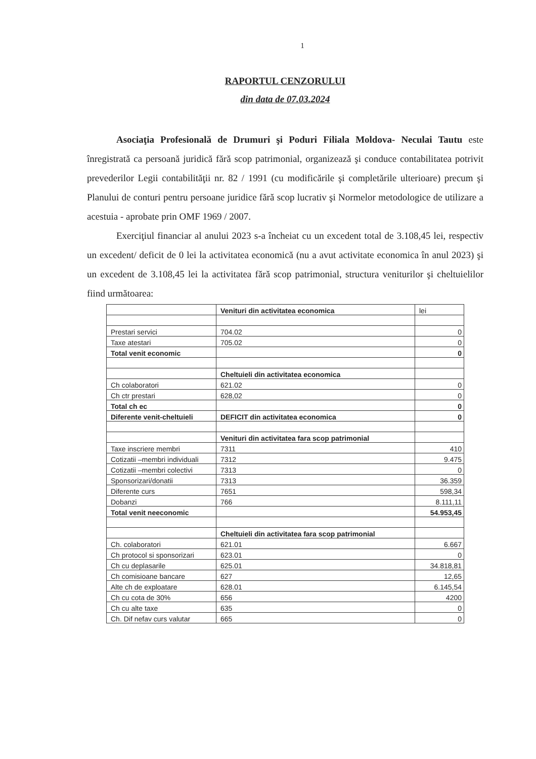1
RAPORTUL CENZORULUI
din data de 07.03.2024
Asociaţia Profesională de Drumuri şi Poduri Filiala Moldova- Neculai Tautu este înregistrată ca persoană juridică fără scop patrimonial, organizează şi conduce contabilitatea potrivit prevederilor Legii contabilităţii nr. 82 / 1991 (cu modificările şi completările ulterioare) precum şi Planului de conturi pentru persoane juridice fără scop lucrativ şi Normelor metodologice de utilizare a acestuia - aprobate prin OMF 1969 / 2007.
Exerciţiul financiar al anului 2023 s-a încheiat cu un excedent total de 3.108,45 lei, respectiv un excedent/ deficit de 0 lei la activitatea economică (nu a avut activitate economica în anul 2023) şi un excedent de 3.108,45 lei la activitatea fără scop patrimonial, structura veniturilor şi cheltuielilor fiind următoarea:
| | Venituri din activitatea economica | lei |
| Prestari servici | 704.02 | 0 |
| Taxe atestari | 705.02 | 0 |
| Total venit economic | | 0 |
| | Cheltuieli din activitatea economica | |
| Ch colaboratori | 621.02 | 0 |
| Ch ctr prestari | 628,02 | 0 |
| Total ch ec | | 0 |
| Diferente venit-cheltuieli | DEFICIT din activitatea economica | 0 |
| | Venituri din activitatea fara scop patrimonial | |
| Taxe inscriere membri | 7311 | 410 |
| Cotizatii –membri individuali | 7312 | 9.475 |
| Cotizatii –membri colectivi | 7313 | 0 |
| Sponsorizari/donatii | 7313 | 36.359 |
| Diferente curs | 7651 | 598,34 |
| Dobanzi | 766 | 8.111,11 |
| Total venit neeconomic | | 54.953,45 |
| | Cheltuieli din activitatea fara scop patrimonial | |
| Ch. colaboratori | 621.01 | 6.667 |
| Ch protocol si sponsorizari | 623.01 | 0 |
| Ch cu deplasarile | 625.01 | 34.818,81 |
| Ch comisioane bancare | 627 | 12,65 |
| Alte ch de exploatare | 628.01 | 6.145,54 |
| Ch cu cota de 30% | 656 | 4200 |
| Ch cu alte taxe | 635 | 0 |
| Ch. Dif nefav curs valutar | 665 | 0 |